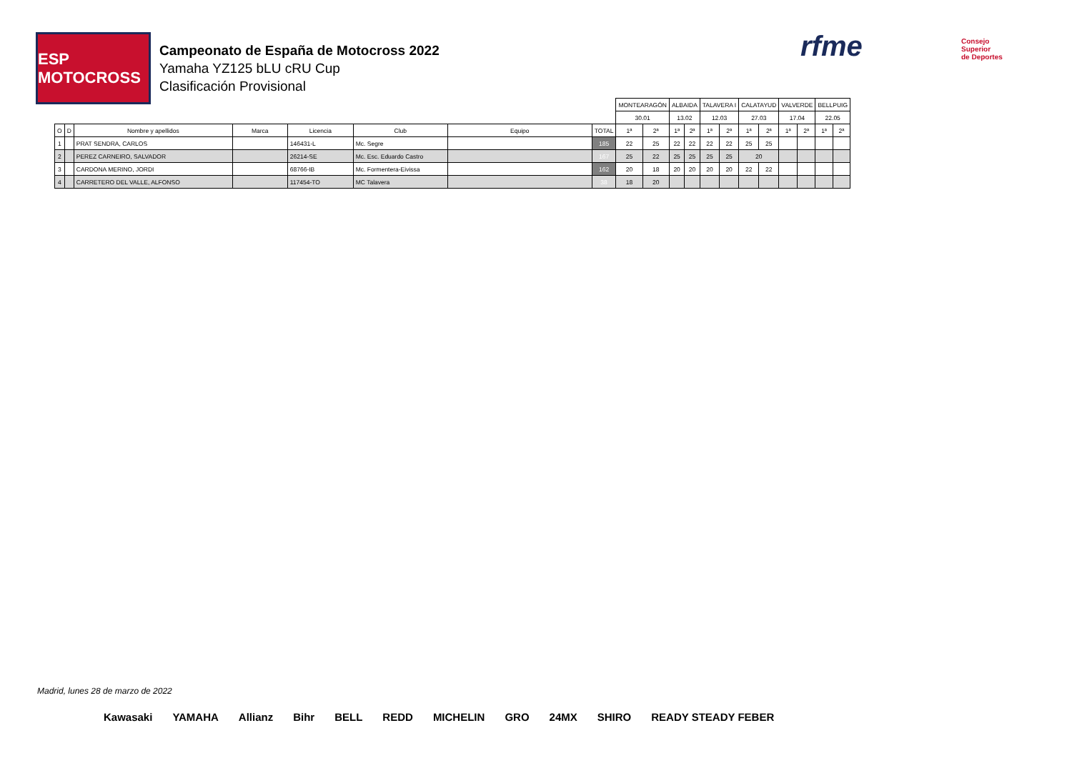ESP MOTOCROSS
Campeonato de España de Motocross 2022
Yamaha YZ125 bLU cRU Cup
Clasificación Provisional
rfme
Consejo
Superior
de Deportes
| | | | | | | | | MONTEARAGÓN | | ALBAIDA | | TALAVERA I | | CALATAYUD | | VALVERDE | | BELLPUIG | |
| | | | | | | | | 30.01 | | 13.02 | | 12.03 | | 27.03 | | 17.04 | | 22.05 | |
| O | D | Nombre y apellidos | Marca | Licencia | Club | Equipo | TOTAL | 1ª | 2ª | 1ª | 2ª | 1ª | 2ª | 1ª | 2ª | 1ª | 2ª | 1ª | 2ª |
| 1 | | PRAT SENDRA, CARLOS | | 146431-L | Mc. Segre | | 185 | 22 | 25 | 22 | 22 | 22 | 22 | 25 | 25 | | | | |
| 2 | | PEREZ CARNEIRO, SALVADOR | | 26214-SE | Mc. Esc. Eduardo Castro | | 167 | 25 | 22 | 25 | 25 | 25 | 25 | 20 | | | | | |
| 3 | | CARDONA MERINO, JORDI | | 68766-IB | Mc. Formentera-Eivissa | | 162 | 20 | 18 | 20 | 20 | 20 | 20 | 22 | 22 | | | | |
| 4 | | CARRETERO DEL VALLE, ALFONSO | | 117454-TO | MC Talavera | | 38 | 18 | 20 | | | | | | | | | | |
Madrid, lunes 28 de marzo de 2022
Kawasaki YAMAHA Allianz Bihr BELL REDD MICHELIN GRO 24MX SHIRO READY STEADY FEBER